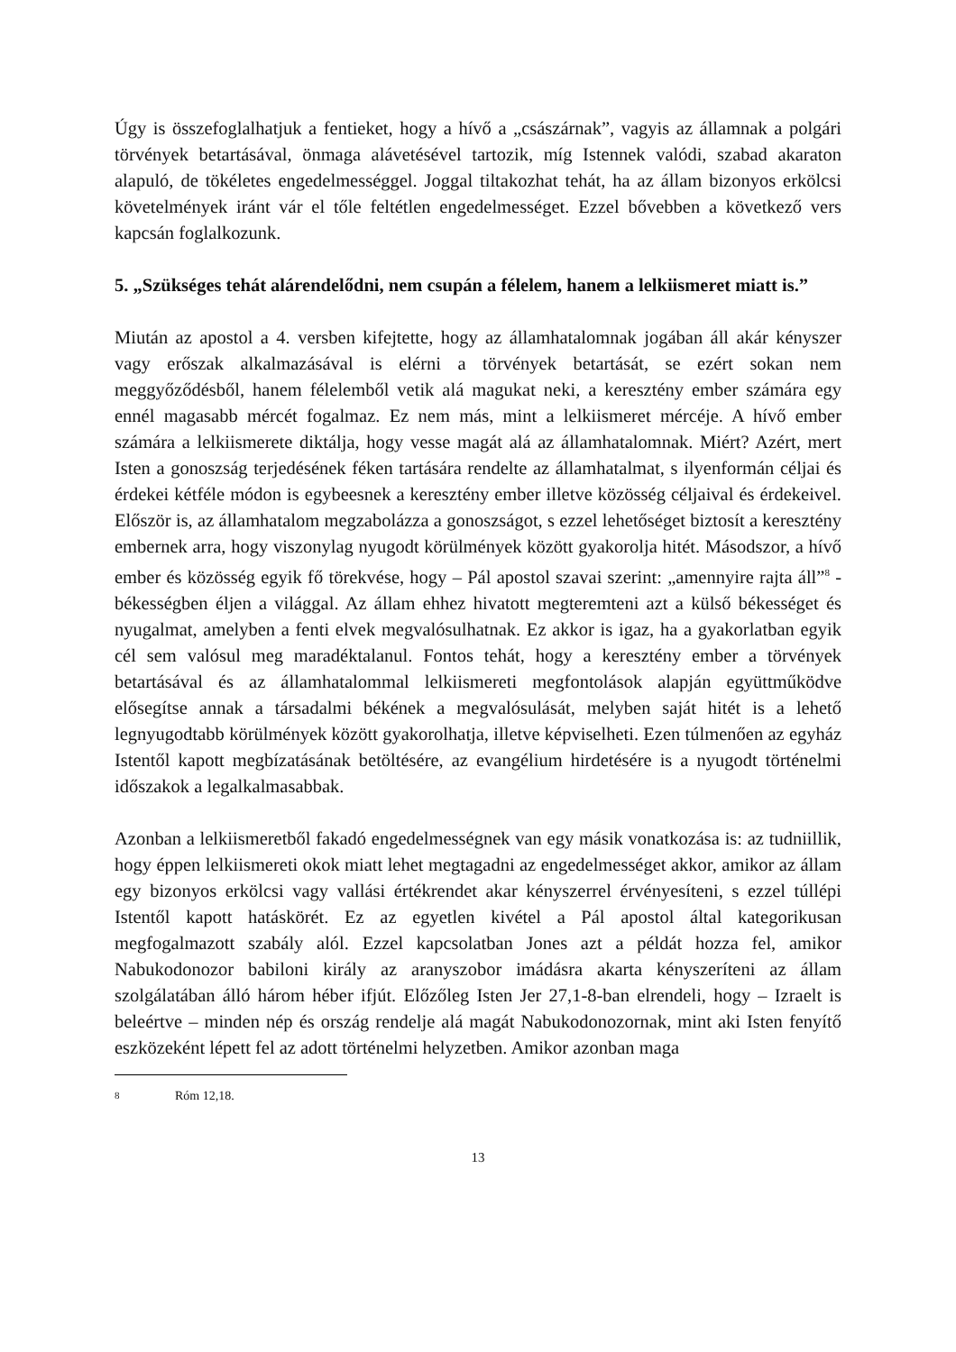Úgy is összefoglalhatjuk a fentieket, hogy a hívő a „császárnak”, vagyis az államnak a polgári törvények betartásával, önmaga alávetésével tartozik, míg Istennek valódi, szabad akaraton alapuló, de tökéletes engedelmességgel. Joggal tiltakozhat tehát, ha az állam bizonyos erkölcsi követelmények iránt vár el tőle feltétlen engedelmességet. Ezzel bővebben a következő vers kapcsán foglalkozunk.
5. „Szükséges tehát alárendelődni, nem csupán a félelem, hanem a lelkiismeret miatt is.”
Miután az apostol a 4. versben kifejtette, hogy az államhatalomnak jogában áll akár kényszer vagy erőszak alkalmazásával is elérni a törvények betartását, se ezért sokan nem meggyőződésből, hanem félelemből vetik alá magukat neki, a keresztény ember számára egy ennél magasabb mércét fogalmaz. Ez nem más, mint a lelkiismeret mércéje. A hívő ember számára a lelkiismerete diktálja, hogy vesse magát alá az államhatalomnak. Miért? Azért, mert Isten a gonoszság terjedésének féken tartására rendelte az államhatalmat, s ilyenformán céljai és érdekei kétféle módon is egybeesnek a keresztény ember illetve közösség céljaival és érdekeivel. Először is, az államhatalom megzabolázza a gonoszságot, s ezzel lehetőséget biztosít a keresztény embernek arra, hogy viszonylag nyugodt körülmények között gyakorolja hitét. Másodszor, a hívő ember és közösség egyik fő törekvése, hogy – Pál apostol szavai szerint: „amennyire rajta áll”<sup>8</sup> - békességben éljen a világgal. Az állam ehhez hivatott megteremteni azt a külső békességet és nyugalmat, amelyben a fenti elvek megvalósulhatnak. Ez akkor is igaz, ha a gyakorlatban egyik cél sem valósul meg maradéktalanul. Fontos tehát, hogy a keresztény ember a törvények betartásával és az államhatalommal lelkiismereti megfontolások alapján együttműködve elősegítse annak a társadalmi békének a megvalósulását, melyben saját hitét is a lehető legnyugodtabb körülmények között gyakorolhatja, illetve képviselheti. Ezen túlmenően az egyház Istentől kapott megbízatásának betöltésére, az evangélium hirdetésére is a nyugodt történelmi időszakok a legalkalmasabbak.
Azonban a lelkiismeretből fakadó engedelmességnek van egy másik vonatkozása is: az tudniillik, hogy éppen lelkiismereti okok miatt lehet megtagadni az engedelmességet akkor, amikor az állam egy bizonyos erkölcsi vagy vallási értékrendet akar kényszerrel érvényesíteni, s ezzel túllépi Istentől kapott hatáskörét. Ez az egyetlen kivétel a Pál apostol által kategorikusan megfogalmazott szabály alól. Ezzel kapcsolatban Jones azt a példát hozza fel, amikor Nabukodonozor babiloni király az aranyszobor imádásra akarta kényszeríteni az állam szolgálatában álló három héber ifjút. Előzőleg Isten Jer 27,1-8-ban elrendeli, hogy – Izraelt is beleértve – minden nép és ország rendelje alá magát Nabukodonozornak, mint aki Isten fenyítő eszközeként lépett fel az adott történelmi helyzetben. Amikor azonban maga
<sup>8</sup> Róm 12,18.
13